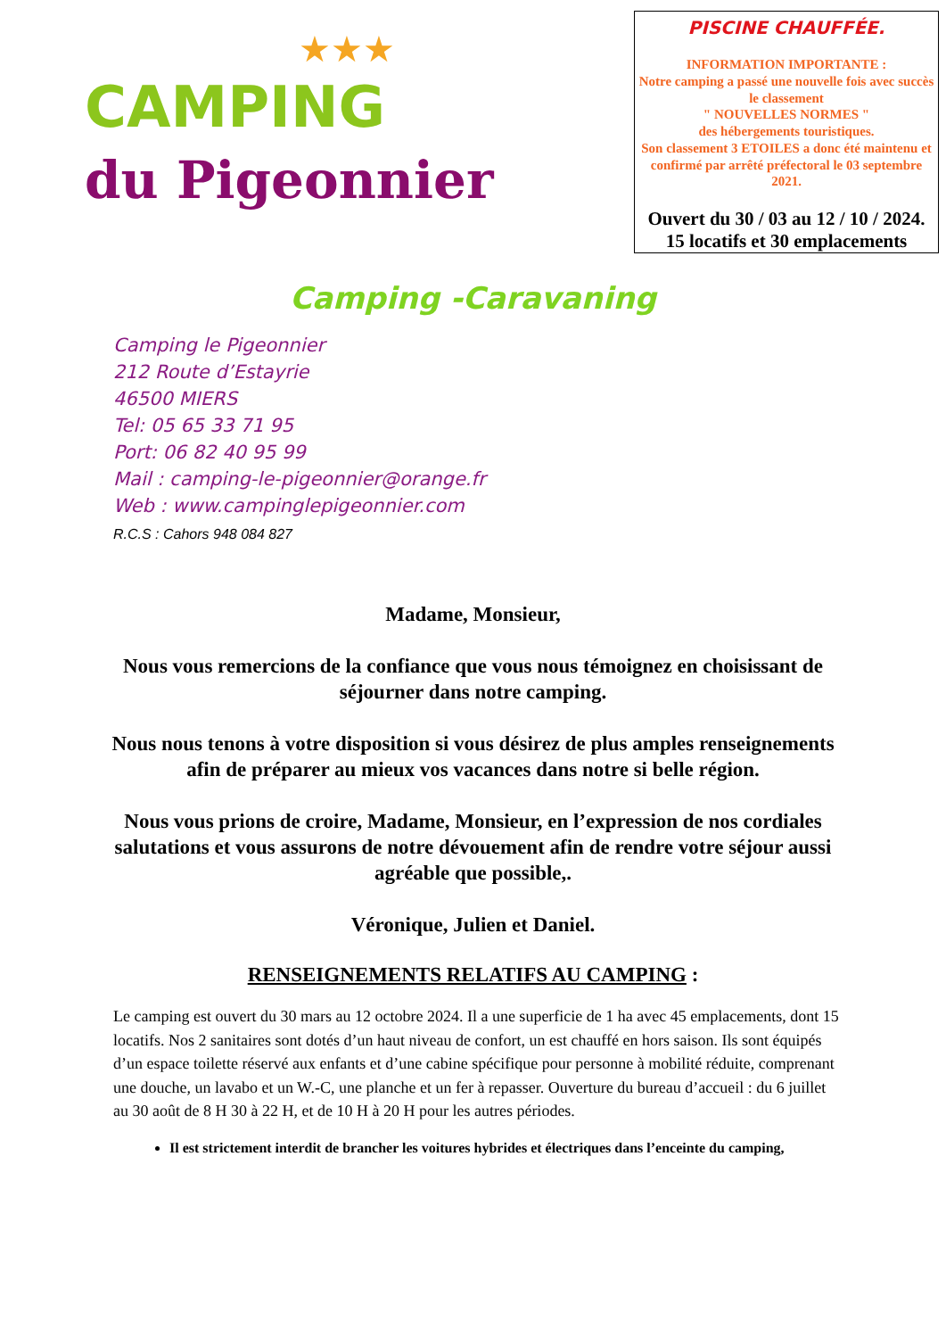★★★
CAMPING
du Pigeonnier
PISCINE CHAUFFÉE.
INFORMATION IMPORTANTE :
Notre camping a passé une nouvelle fois avec succès le classement
" NOUVELLES NORMES "
des hébergements touristiques.
Son classement 3 ETOILES a donc été maintenu et confirmé par arrêté préfectoral le 03 septembre 2021.
Ouvert du 30 / 03 au 12 / 10 / 2024.
15 locatifs et 30 emplacements
Camping -Caravaning
Camping le Pigeonnier
212 Route d’Estayrie
46500 MIERS
Tel: 05 65 33 71 95
Port: 06 82 40 95 99
Mail : camping-le-pigeonnier@orange.fr
Web : www.campinglepigeonnier.com
R.C.S : Cahors 948 084 827
Madame, Monsieur,
Nous vous remercions de la confiance que vous nous témoignez en choisissant de séjourner dans notre camping.
Nous nous tenons à votre disposition si vous désirez de plus amples renseignements afin de préparer au mieux vos vacances dans notre si belle région.
Nous vous prions de croire, Madame, Monsieur, en l’expression de nos cordiales salutations et vous assurons de notre dévouement afin de rendre votre séjour aussi agréable que possible,.
Véronique, Julien et Daniel.
RENSEIGNEMENTS RELATIFS AU CAMPING :
Le camping est ouvert du 30 mars au 12 octobre 2024. Il a une superficie de 1 ha avec 45 emplacements, dont 15 locatifs. Nos 2 sanitaires sont dotés d’un haut niveau de confort, un est chauffé en hors saison. Ils sont équipés d’un espace toilette réservé aux enfants et d’une cabine spécifique pour personne à mobilité réduite, comprenant une douche, un lavabo et un W.-C, une planche et un fer à repasser. Ouverture du bureau d’accueil : du 6 juillet au 30 août de 8 H 30 à 22 H, et de 10 H à 20 H pour les autres périodes.
Il est strictement interdit de brancher les voitures hybrides et électriques dans l’enceinte du camping,